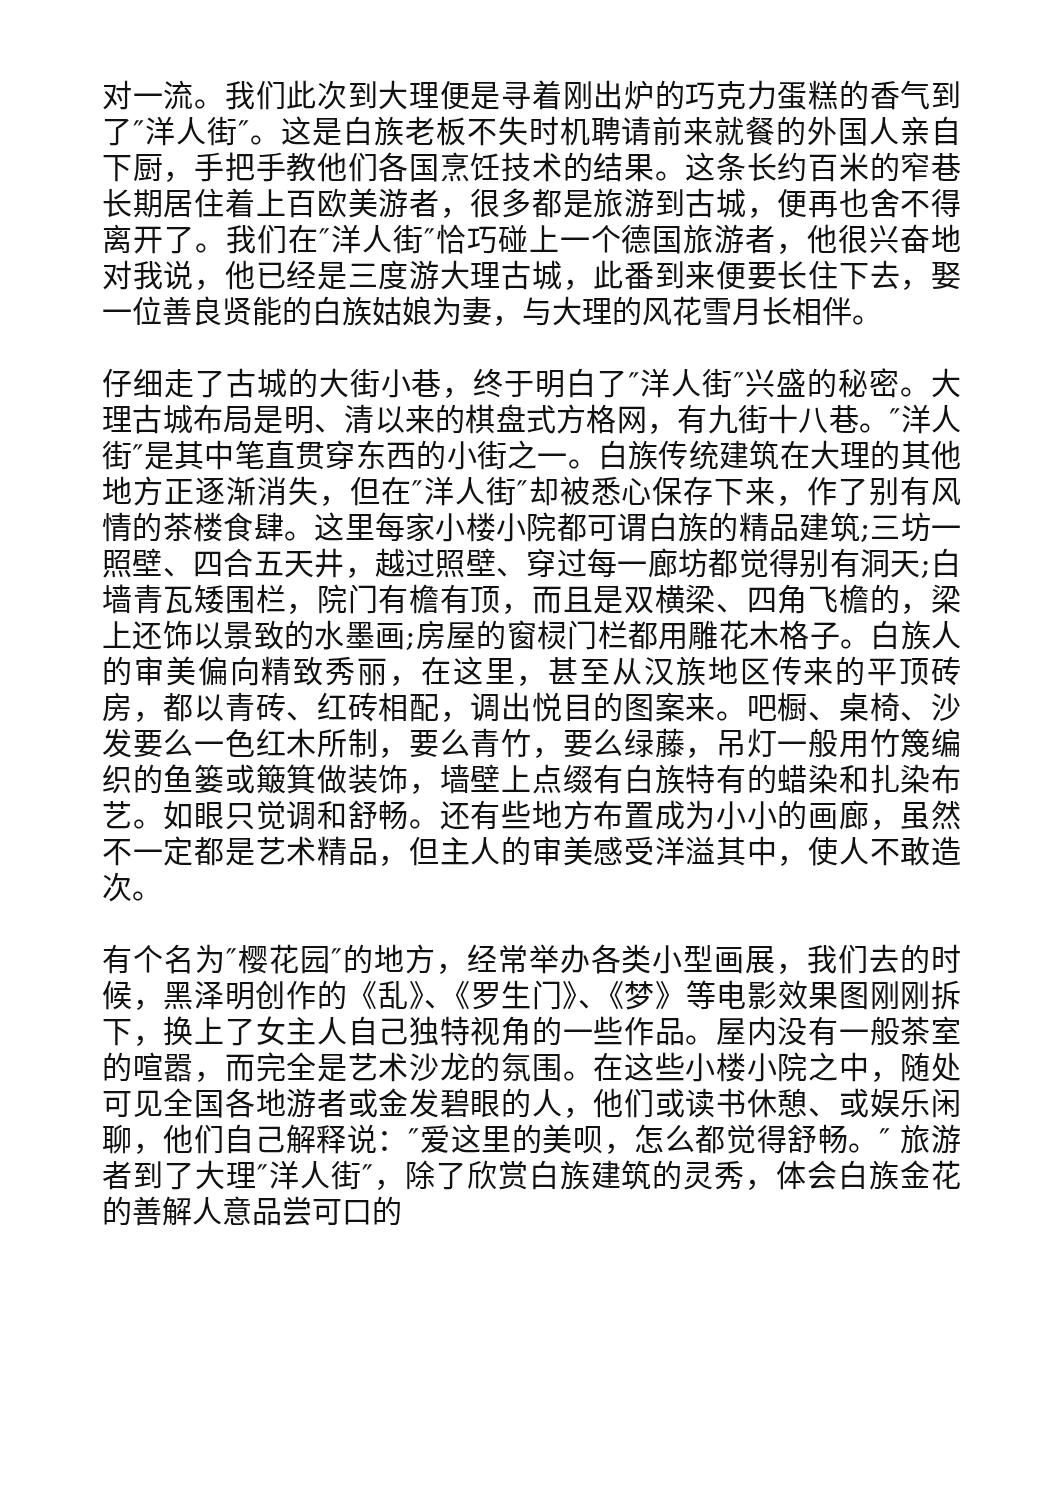对一流。我们此次到大理便是寻着刚出炉的巧克力蛋糕的香气到了″洋人街″。这是白族老板不失时机聘请前来就餐的外国人亲自下厨，手把手教他们各国烹饪技术的结果。这条长约百米的窄巷长期居住着上百欧美游者，很多都是旅游到古城，便再也舍不得离开了。我们在″洋人街″恰巧碰上一个德国旅游者，他很兴奋地对我说，他已经是三度游大理古城，此番到来便要长住下去，娶一位善良贤能的白族姑娘为妻，与大理的风花雪月长相伴。
仔细走了古城的大街小巷，终于明白了″洋人街″兴盛的秘密。大理古城布局是明、清以来的棋盘式方格网，有九街十八巷。″洋人街″是其中笔直贯穿东西的小街之一。白族传统建筑在大理的其他地方正逐渐消失，但在″洋人街″却被悉心保存下来，作了别有风情的茶楼食肆。这里每家小楼小院都可谓白族的精品建筑;三坊一照壁、四合五天井，越过照壁、穿过每一廊坊都觉得别有洞天;白墙青瓦矮围栏，院门有檐有顶，而且是双横梁、四角飞檐的，梁上还饰以景致的水墨画;房屋的窗棂门栏都用雕花木格子。白族人的审美偏向精致秀丽，在这里，甚至从汉族地区传来的平顶砖房，都以青砖、红砖相配，调出悦目的图案来。吧橱、桌椅、沙发要么一色红木所制，要么青竹，要么绿藤，吊灯一般用竹篾编织的鱼篓或簸箕做装饰，墙壁上点缀有白族特有的蜡染和扎染布艺。如眼只觉调和舒畅。还有些地方布置成为小小的画廊，虽然不一定都是艺术精品，但主人的审美感受洋溢其中，使人不敢造次。
有个名为″樱花园″的地方，经常举办各类小型画展，我们去的时候，黑泽明创作的《乱》、《罗生门》、《梦》等电影效果图刚刚拆下，换上了女主人自己独特视角的一些作品。屋内没有一般茶室的喧嚣，而完全是艺术沙龙的氛围。在这些小楼小院之中，随处可见全国各地游者或金发碧眼的人，他们或读书休憩、或娱乐闲聊，他们自己解释说：″爱这里的美呗，怎么都觉得舒畅。″ 旅游者到了大理″洋人街″，除了欣赏白族建筑的灵秀，体会白族金花的善解人意品尝可口的